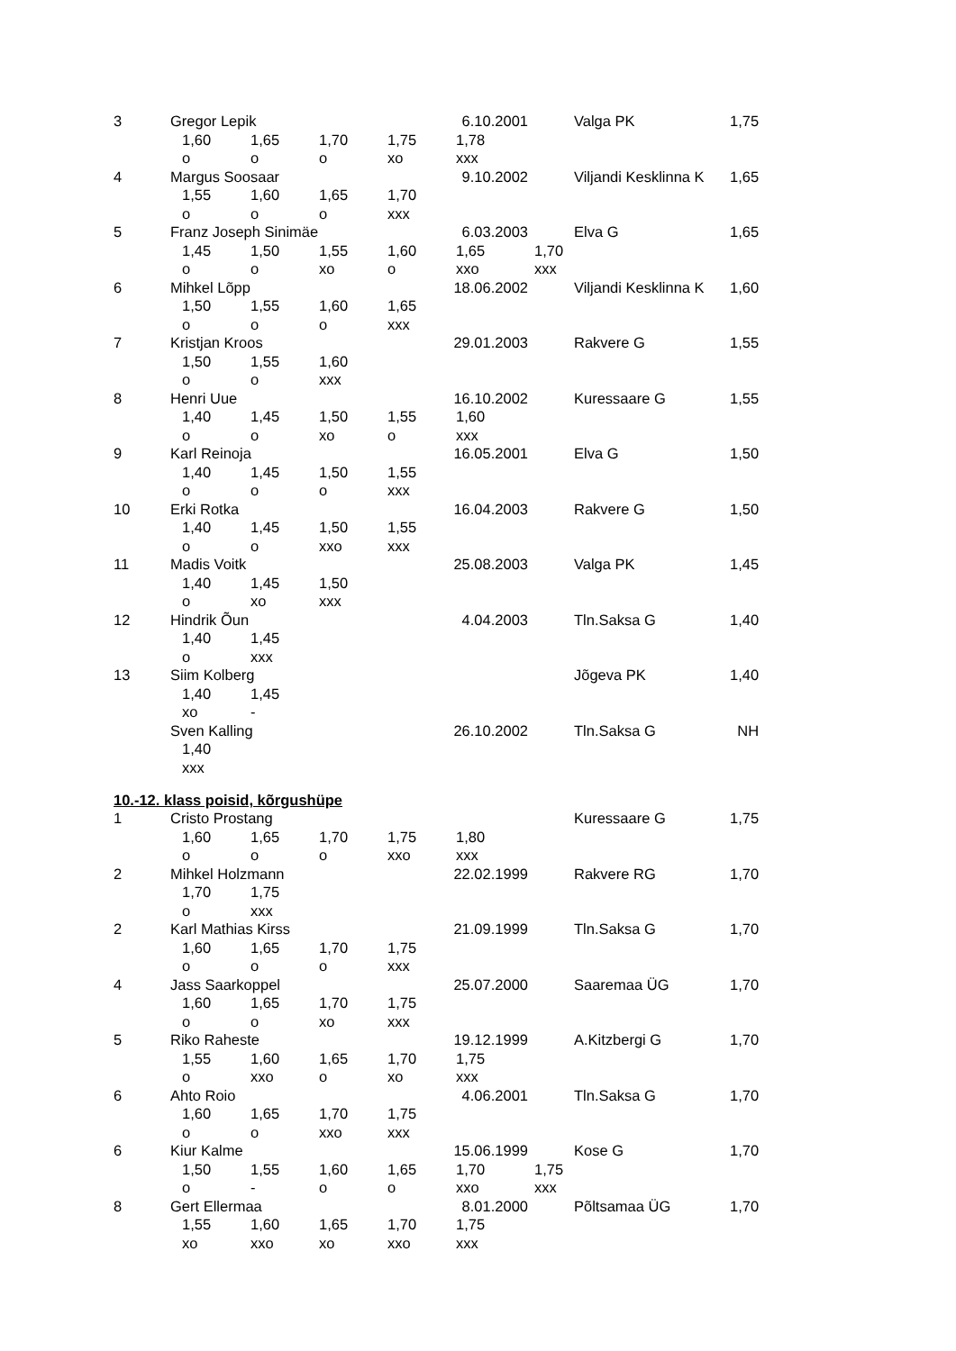| 3 | Gregor Lepik | | | | 6.10.2001 | | Valga PK | 1,75 |
| | | 1,60 | 1,65 | 1,70 | 1,75 | 1,78 | | |
| | | o | o | o | xo | xxx | | |
| 4 | Margus Soosaar | | | | 9.10.2002 | | Viljandi Kesklinna K | 1,65 |
| | | 1,55 | 1,60 | 1,65 | 1,70 | | | |
| | | o | o | o | xxx | | | |
| 5 | Franz Joseph Sinimäe | | | | 6.03.2003 | | Elva G | 1,65 |
| | | 1,45 | 1,50 | 1,55 | 1,60 | 1,65 | 1,70 | |
| | | o | o | xo | o | xxo | xxx | |
| 6 | Mihkel Lõpp | | | | 18.06.2002 | | Viljandi Kesklinna K | 1,60 |
| | | 1,50 | 1,55 | 1,60 | 1,65 | | | |
| | | o | o | o | xxx | | | |
| 7 | Kristjan Kroos | | | | 29.01.2003 | | Rakvere G | 1,55 |
| | | 1,50 | 1,55 | 1,60 | | | | |
| | | o | o | xxx | | | | |
| 8 | Henri Uue | | | | 16.10.2002 | | Kuressaare G | 1,55 |
| | | 1,40 | 1,45 | 1,50 | 1,55 | 1,60 | | |
| | | o | o | xo | o | xxx | | |
| 9 | Karl Reinoja | | | | 16.05.2001 | | Elva G | 1,50 |
| | | 1,40 | 1,45 | 1,50 | 1,55 | | | |
| | | o | o | o | xxx | | | |
| 10 | Erki Rotka | | | | 16.04.2003 | | Rakvere G | 1,50 |
| | | 1,40 | 1,45 | 1,50 | 1,55 | | | |
| | | o | o | xxo | xxx | | | |
| 11 | Madis Voitk | | | | 25.08.2003 | | Valga PK | 1,45 |
| | | 1,40 | 1,45 | 1,50 | | | | |
| | | o | xo | xxx | | | | |
| 12 | Hindrik Õun | | | | 4.04.2003 | | Tln.Saksa G | 1,40 |
| | | 1,40 | 1,45 | | | | | |
| | | o | xxx | | | | | |
| 13 | Siim Kolberg | | | | | | Jõgeva PK | 1,40 |
| | | 1,40 | 1,45 | | | | | |
| | | xo | - | | | | | |
| | Sven Kalling | | | | 26.10.2002 | | Tln.Saksa G | NH |
| | | 1,40 | | | | | | |
| | | xxx | | | | | | |
10.-12. klass poisid, kõrgushüpe
| 1 | Cristo Prostang | | | | | | Kuressaare G | 1,75 |
| | | 1,60 | 1,65 | 1,70 | 1,75 | 1,80 | | |
| | | o | o | o | xxo | xxx | | |
| 2 | Mihkel Holzmann | | | | 22.02.1999 | | Rakvere RG | 1,70 |
| | | 1,70 | 1,75 | | | | | |
| | | o | xxx | | | | | |
| 2 | Karl Mathias Kirss | | | | 21.09.1999 | | Tln.Saksa G | 1,70 |
| | | 1,60 | 1,65 | 1,70 | 1,75 | | | |
| | | o | o | o | xxx | | | |
| 4 | Jass Saarkoppel | | | | 25.07.2000 | | Saaremaa ÜG | 1,70 |
| | | 1,60 | 1,65 | 1,70 | 1,75 | | | |
| | | o | o | xo | xxx | | | |
| 5 | Riko Raheste | | | | 19.12.1999 | | A.Kitzbergi G | 1,70 |
| | | 1,55 | 1,60 | 1,65 | 1,70 | 1,75 | | |
| | | o | xxo | o | xo | xxx | | |
| 6 | Ahto Roio | | | | 4.06.2001 | | Tln.Saksa G | 1,70 |
| | | 1,60 | 1,65 | 1,70 | 1,75 | | | |
| | | o | o | xxo | xxx | | | |
| 6 | Kiur Kalme | | | | 15.06.1999 | | Kose G | 1,70 |
| | | 1,50 | 1,55 | 1,60 | 1,65 | 1,70 | 1,75 | |
| | | o | - | o | o | xxo | xxx | |
| 8 | Gert Ellermaa | | | | 8.01.2000 | | Põltsamaa ÜG | 1,70 |
| | | 1,55 | 1,60 | 1,65 | 1,70 | 1,75 | | |
| | | xo | xxo | xo | xxo | xxx | | |